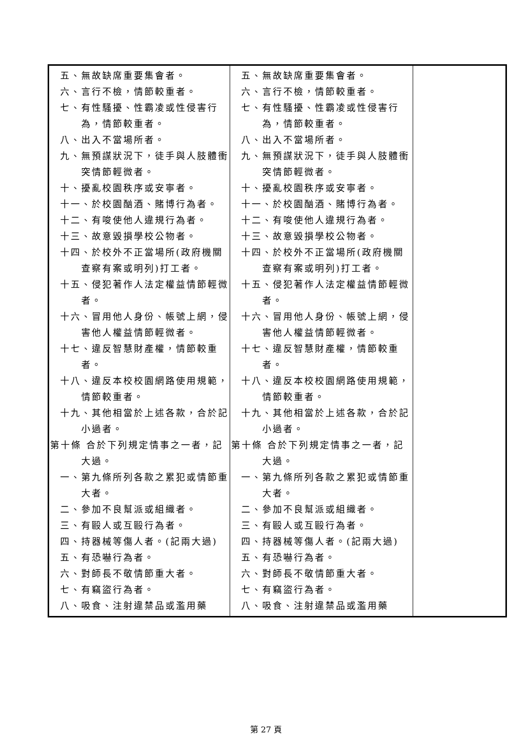| 五、無故缺席重要集會者。 六、言行不檢，情節較重者。 七、有性騷擾、性霸凌或性侵害行為，情節較重者。 八、出入不當場所者。 九、無預謀狀況下，徒手與人肢體衝突情節輕微者。 十、擾亂校園秩序或安寧者。 十一、於校園酗酒、賭博行為者。 十二、有唆使他人違規行為者。 十三、故意毀損學校公物者。 十四、於校外不正當場所(政府機關查察有案或明列)打工者。 十五、侵犯著作人法定權益情節輕微者。 十六、冒用他人身份、帳號上網，侵害他人權益情節輕微者。 十七、違反智慧財產權，情節較重者。 十八、違反本校校園網路使用規範，情節較重者。 十九、其他相當於上述各款，合於記小過者。 第十條 合於下列規定情事之一者，記大過。 一、第九條所列各款之累犯或情節重大者。 二、參加不良幫派或組織者。 三、有毆人或互毆行為者。 四、持器械等傷人者。(記兩大過) 五、有恐嚇行為者。 六、對師長不敬情節重大者。 七、有竊盜行為者。 八、吸食、注射違禁品或濫用藥 | 五、無故缺席重要集會者。 六、言行不檢，情節較重者。 七、有性騷擾、性霸凌或性侵害行為，情節較重者。 八、出入不當場所者。 九、無預謀狀況下，徒手與人肢體衝突情節輕微者。 十、擾亂校園秩序或安寧者。 十一、於校園酗酒、賭博行為者。 十二、有唆使他人違規行為者。 十三、故意毀損學校公物者。 十四、於校外不正當場所(政府機關查察有案或明列)打工者。 十五、侵犯著作人法定權益情節輕微者。 十六、冒用他人身份、帳號上網，侵害他人權益情節輕微者。 十七、違反智慧財產權，情節較重者。 十八、違反本校校園網路使用規範，情節較重者。 十九、其他相當於上述各款，合於記小過者。 第十條 合於下列規定情事之一者，記大過。 一、第九條所列各款之累犯或情節重大者。 二、參加不良幫派或組織者。 三、有毆人或互毆行為者。 四、持器械等傷人者。(記兩大過) 五、有恐嚇行為者。 六、對師長不敬情節重大者。 七、有竊盜行為者。 八、吸食、注射違禁品或濫用藥 | |
第 27 頁